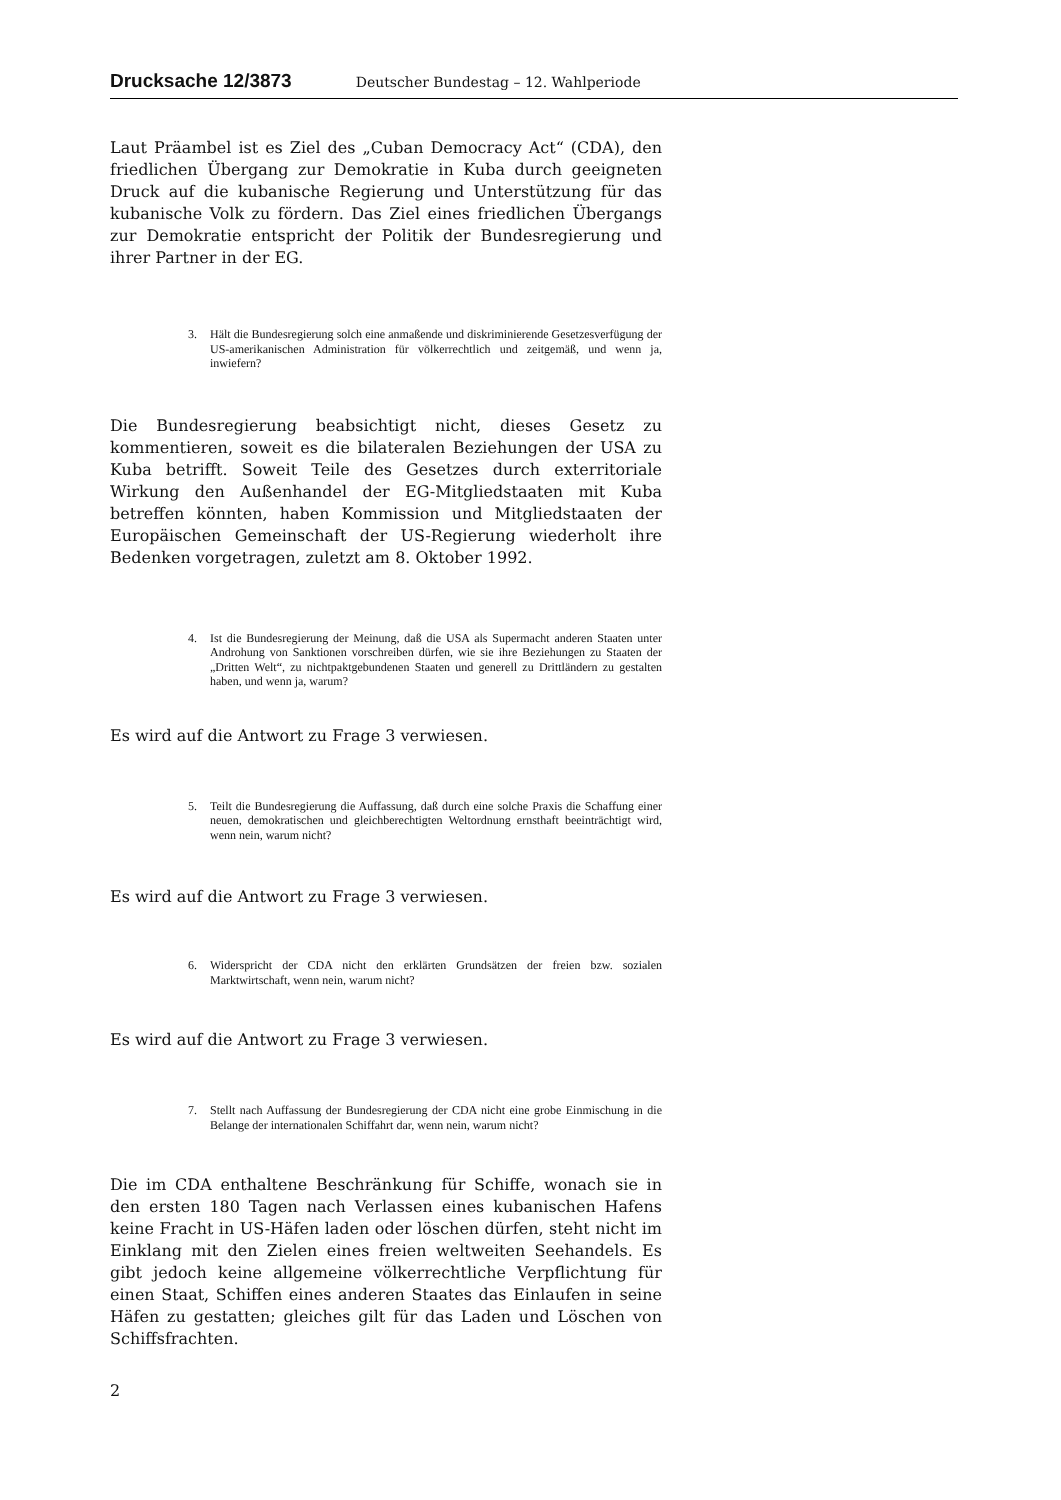Drucksache 12/3873 Deutscher Bundestag – 12. Wahlperiode
Laut Präambel ist es Ziel des „Cuban Democracy Act“ (CDA), den friedlichen Übergang zur Demokratie in Kuba durch geeigneten Druck auf die kubanische Regierung und Unterstützung für das kubanische Volk zu fördern. Das Ziel eines friedlichen Übergangs zur Demokratie entspricht der Politik der Bundesregierung und ihrer Partner in der EG.
3. Hält die Bundesregierung solch eine anmaßende und diskriminierende Gesetzesverfügung der US-amerikanischen Administration für völkerrechtlich und zeitgemäß, und wenn ja, inwiefern?
Die Bundesregierung beabsichtigt nicht, dieses Gesetz zu kommentieren, soweit es die bilateralen Beziehungen der USA zu Kuba betrifft. Soweit Teile des Gesetzes durch exterritoriale Wirkung den Außenhandel der EG-Mitgliedstaaten mit Kuba betreffen könnten, haben Kommission und Mitgliedstaaten der Europäischen Gemeinschaft der US-Regierung wiederholt ihre Bedenken vorgetragen, zuletzt am 8. Oktober 1992.
4. Ist die Bundesregierung der Meinung, daß die USA als Supermacht anderen Staaten unter Androhung von Sanktionen vorschreiben dürfen, wie sie ihre Beziehungen zu Staaten der „Dritten Welt“, zu nichtpaktgebundenen Staaten und generell zu Drittländern zu gestalten haben, und wenn ja, warum?
Es wird auf die Antwort zu Frage 3 verwiesen.
5. Teilt die Bundesregierung die Auffassung, daß durch eine solche Praxis die Schaffung einer neuen, demokratischen und gleichberechtigten Weltordnung ernsthaft beeinträchtigt wird, wenn nein, warum nicht?
Es wird auf die Antwort zu Frage 3 verwiesen.
6. Widerspricht der CDA nicht den erklärten Grundsätzen der freien bzw. sozialen Marktwirtschaft, wenn nein, warum nicht?
Es wird auf die Antwort zu Frage 3 verwiesen.
7. Stellt nach Auffassung der Bundesregierung der CDA nicht eine grobe Einmischung in die Belange der internationalen Schiffahrt dar, wenn nein, warum nicht?
Die im CDA enthaltene Beschränkung für Schiffe, wonach sie in den ersten 180 Tagen nach Verlassen eines kubanischen Hafens keine Fracht in US-Häfen laden oder löschen dürfen, steht nicht im Einklang mit den Zielen eines freien weltweiten Seehandels. Es gibt jedoch keine allgemeine völkerrechtliche Verpflichtung für einen Staat, Schiffen eines anderen Staates das Einlaufen in seine Häfen zu gestatten; gleiches gilt für das Laden und Löschen von Schiffsfrachten.
2